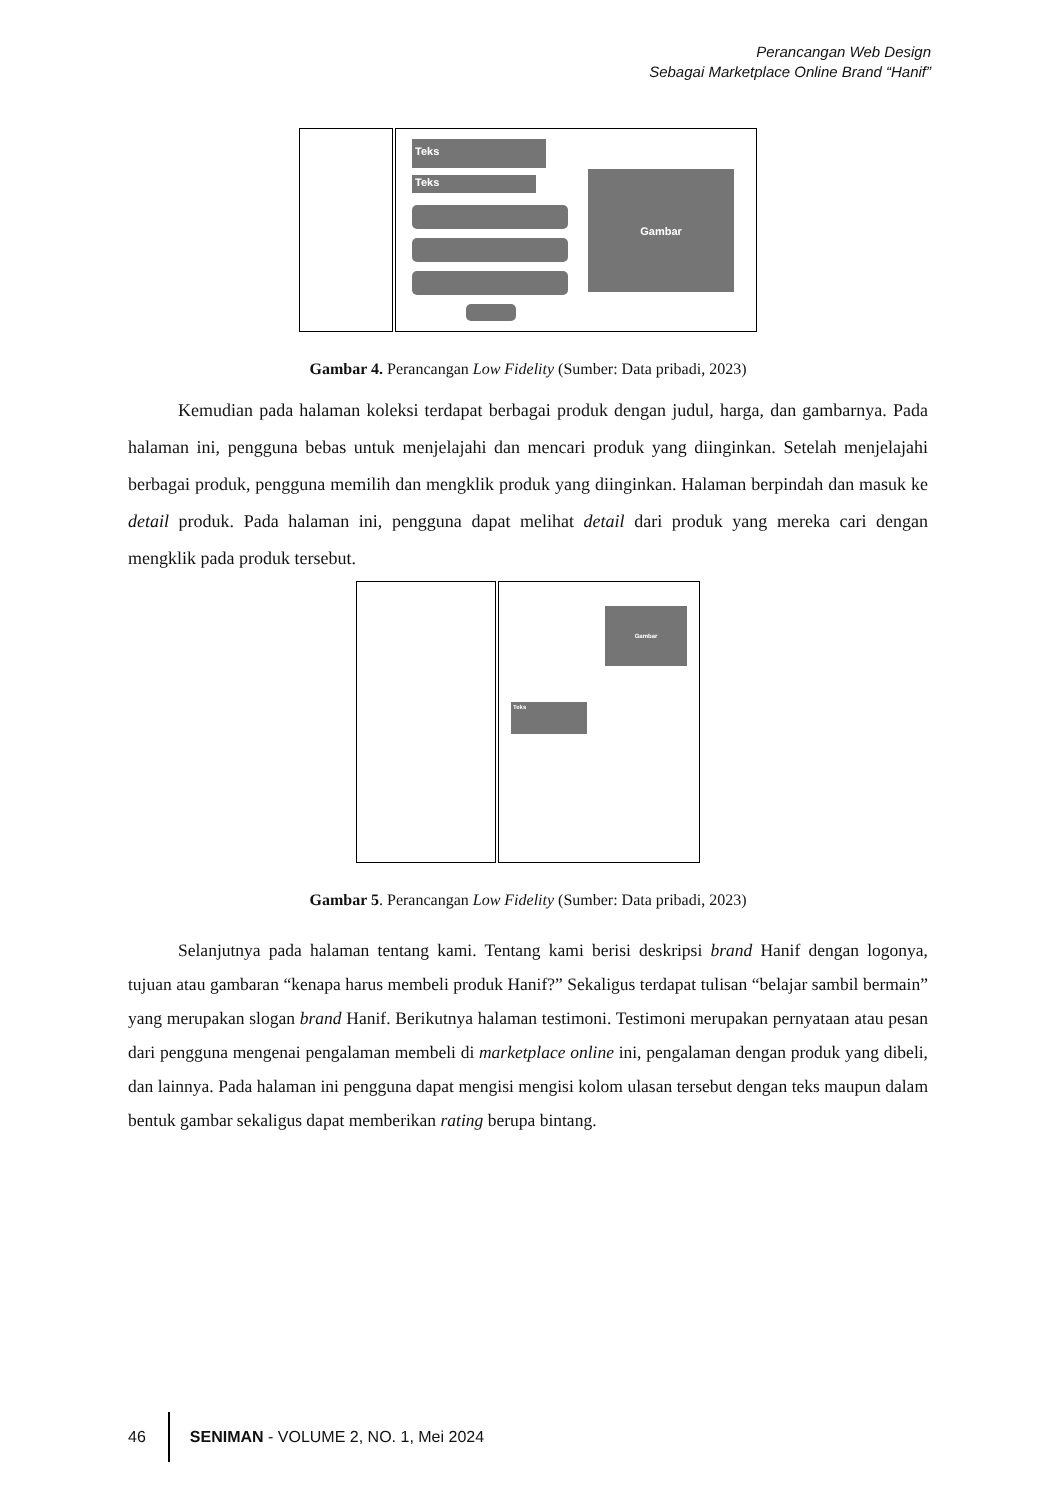Perancangan Web Design
Sebagai Marketplace Online Brand “Hanif”
Teks
Teks Gambar
Gambar 4. Perancangan Low Fidelity (Sumber: Data pribadi, 2023)
Kemudian pada halaman koleksi terdapat berbagai produk dengan judul, harga, dan gambarnya. Pada halaman ini, pengguna bebas untuk menjelajahi dan mencari produk yang diinginkan. Setelah menjelajahi berbagai produk, pengguna memilih dan mengklik produk yang diinginkan. Halaman berpindah dan masuk ke detail produk. Pada halaman ini, pengguna dapat melihat detail dari produk yang mereka cari dengan mengklik pada produk tersebut.
Teks
Gambar
Gambar 5. Perancangan Low Fidelity (Sumber: Data pribadi, 2023)
Selanjutnya pada halaman tentang kami. Tentang kami berisi deskripsi brand Hanif dengan logonya, tujuan atau gambaran “kenapa harus membeli produk Hanif?” Sekaligus terdapat tulisan “belajar sambil bermain” yang merupakan slogan brand Hanif. Berikutnya halaman testimoni. Testimoni merupakan pernyataan atau pesan dari pengguna mengenai pengalaman membeli di marketplace online ini, pengalaman dengan produk yang dibeli, dan lainnya. Pada halaman ini pengguna dapat mengisi mengisi kolom ulasan tersebut dengan teks maupun dalam bentuk gambar sekaligus dapat memberikan rating berupa bintang.
46
SENIMAN - VOLUME 2, NO. 1, Mei 2024